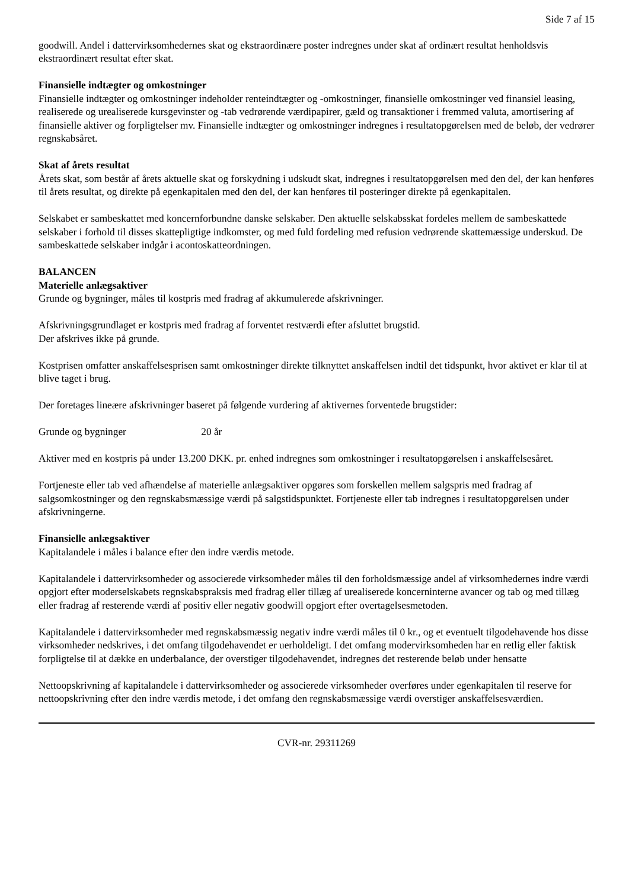Side 7 af 15
goodwill. Andel i dattervirksomhedernes skat og ekstraordinære poster indregnes under skat af ordinært resultat henholdsvis ekstraordinært resultat efter skat.
Finansielle indtægter og omkostninger
Finansielle indtægter og omkostninger indeholder renteindtægter og -omkostninger, finansielle omkostninger ved finansiel leasing, realiserede og urealiserede kursgevinster og -tab vedrørende værdipapirer, gæld og transaktioner i fremmed valuta, amortisering af finansielle aktiver og forpligtelser mv. Finansielle indtægter og omkostninger indregnes i resultatopgørelsen med de beløb, der vedrører regnskabsåret.
Skat af årets resultat
Årets skat, som består af årets aktuelle skat og forskydning i udskudt skat, indregnes i resultatopgørelsen med den del, der kan henføres til årets resultat, og direkte på egenkapitalen med den del, der kan henføres til posteringer direkte på egenkapitalen.
Selskabet er sambeskattet med koncernforbundne danske selskaber. Den aktuelle selskabsskat fordeles mellem de sambeskattede selskaber i forhold til disses skattepligtige indkomster, og med fuld fordeling med refusion vedrørende skattemæssige underskud. De sambeskattede selskaber indgår i acontoskatteordningen.
BALANCEN
Materielle anlægsaktiver
Grunde og bygninger, måles til kostpris med fradrag af akkumulerede afskrivninger.
Afskrivningsgrundlaget er kostpris med fradrag af forventet restværdi efter afsluttet brugstid.
Der afskrives ikke på grunde.
Kostprisen omfatter anskaffelsesprisen samt omkostninger direkte tilknyttet anskaffelsen indtil det tidspunkt, hvor aktivet er klar til at blive taget i brug.
Der foretages lineære afskrivninger baseret på følgende vurdering af aktivernes forventede brugstider:
Grunde og bygninger 20 år
Aktiver med en kostpris på under 13.200 DKK. pr. enhed indregnes som omkostninger i resultatopgørelsen i anskaffelsesåret.
Fortjeneste eller tab ved afhændelse af materielle anlægsaktiver opgøres som forskellen mellem salgspris med fradrag af salgsomkostninger og den regnskabsmæssige værdi på salgstidspunktet. Fortjeneste eller tab indregnes i resultatopgørelsen under afskrivningerne.
Finansielle anlægsaktiver
Kapitalandele i måles i balance efter den indre værdis metode.
Kapitalandele i dattervirksomheder og associerede virksomheder måles til den forholdsmæssige andel af virksomhedernes indre værdi opgjort efter moderselskabets regnskabspraksis med fradrag eller tillæg af urealiserede koncerninterne avancer og tab og med tillæg eller fradrag af resterende værdi af positiv eller negativ goodwill opgjort efter overtagelsesmetoden.
Kapitalandele i dattervirksomheder med regnskabsmæssig negativ indre værdi måles til 0 kr., og et eventuelt tilgodehavende hos disse virksomheder nedskrives, i det omfang tilgodehavendet er uerholdeligt. I det omfang modervirksomheden har en retlig eller faktisk forpligtelse til at dække en underbalance, der overstiger tilgodehavendet, indregnes det resterende beløb under hensatte
Nettoopskrivning af kapitalandele i dattervirksomheder og associerede virksomheder overføres under egenkapitalen til reserve for nettoopskrivning efter den indre værdis metode, i det omfang den regnskabsmæssige værdi overstiger anskaffelsesværdien.
CVR-nr. 29311269